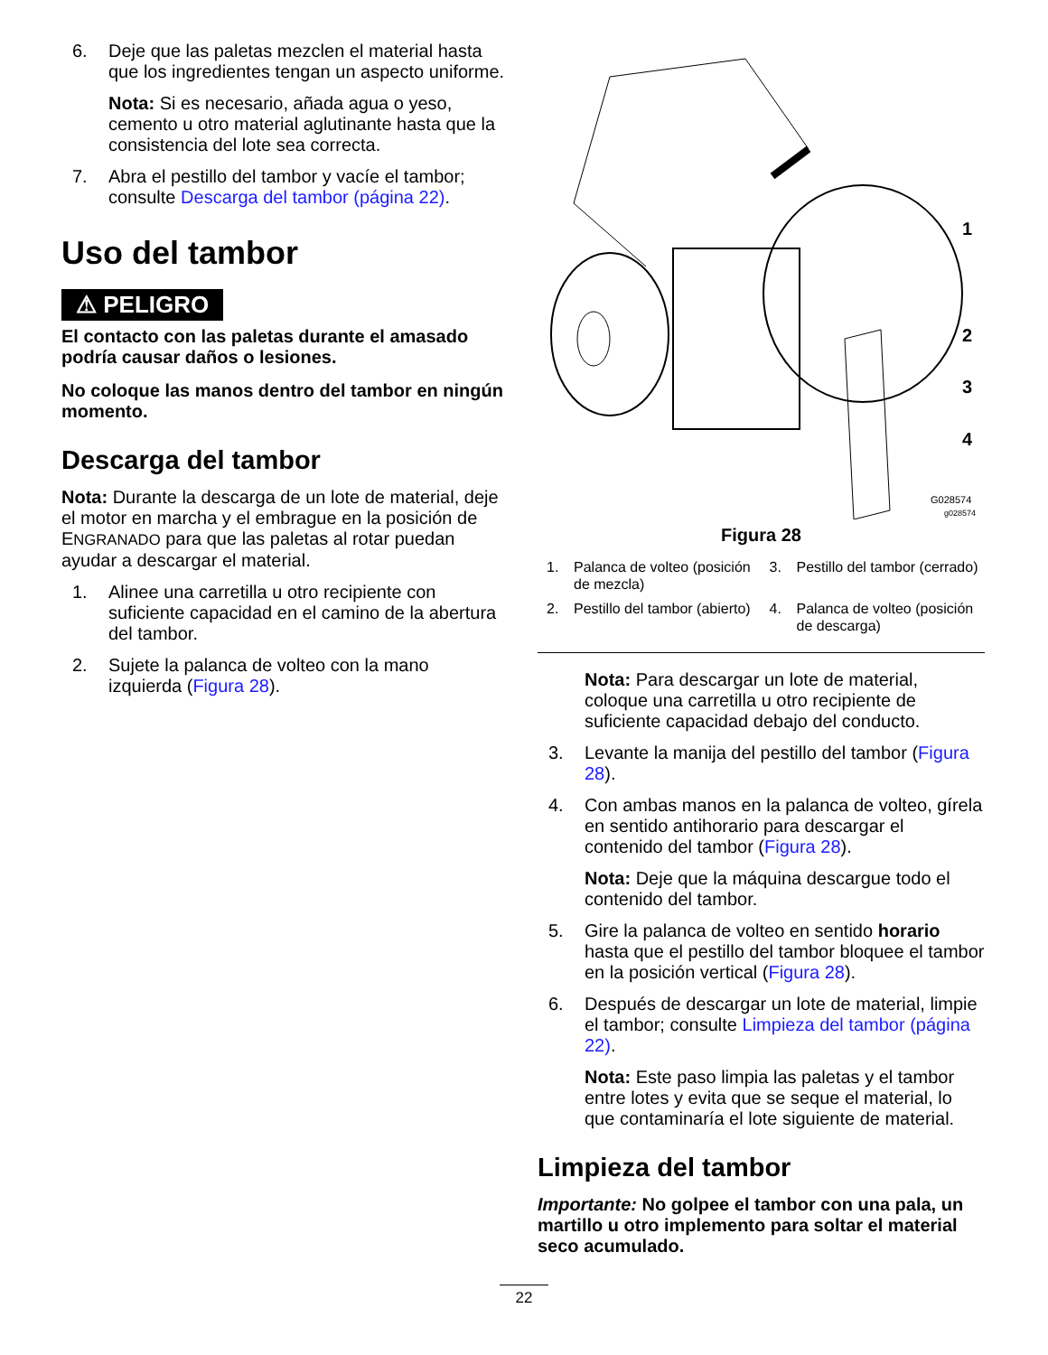6. Deje que las paletas mezclen el material hasta que los ingredientes tengan un aspecto uniforme.
Nota: Si es necesario, añada agua o yeso, cemento u otro material aglutinante hasta que la consistencia del lote sea correcta.
7. Abra el pestillo del tambor y vacíe el tambor; consulte Descarga del tambor (página 22).
Uso del tambor
⚠ PELIGRO
El contacto con las paletas durante el amasado podría causar daños o lesiones.
No coloque las manos dentro del tambor en ningún momento.
Descarga del tambor
Nota: Durante la descarga de un lote de material, deje el motor en marcha y el embrague en la posición de ENGRANADO para que las paletas al rotar puedan ayudar a descargar el material.
1. Alinee una carretilla u otro recipiente con suficiente capacidad en el camino de la abertura del tambor.
2. Sujete la palanca de volteo con la mano izquierda (Figura 28).
1
2
3
4
G028574
g028574
Figura 28
1. Palanca de volteo (posición de mezcla)
3. Pestillo del tambor (cerrado)
2. Pestillo del tambor (abierto)
4. Palanca de volteo (posición de descarga)
Nota: Para descargar un lote de material, coloque una carretilla u otro recipiente de suficiente capacidad debajo del conducto.
3. Levante la manija del pestillo del tambor (Figura 28).
4. Con ambas manos en la palanca de volteo, gírela en sentido antihorario para descargar el contenido del tambor (Figura 28).
Nota: Deje que la máquina descargue todo el contenido del tambor.
5. Gire la palanca de volteo en sentido horario hasta que el pestillo del tambor bloquee el tambor en la posición vertical (Figura 28).
6. Después de descargar un lote de material, limpie el tambor; consulte Limpieza del tambor (página 22).
Nota: Este paso limpia las paletas y el tambor entre lotes y evita que se seque el material, lo que contaminaría el lote siguiente de material.
Limpieza del tambor
Importante: No golpee el tambor con una pala, un martillo u otro implemento para soltar el material seco acumulado.
22